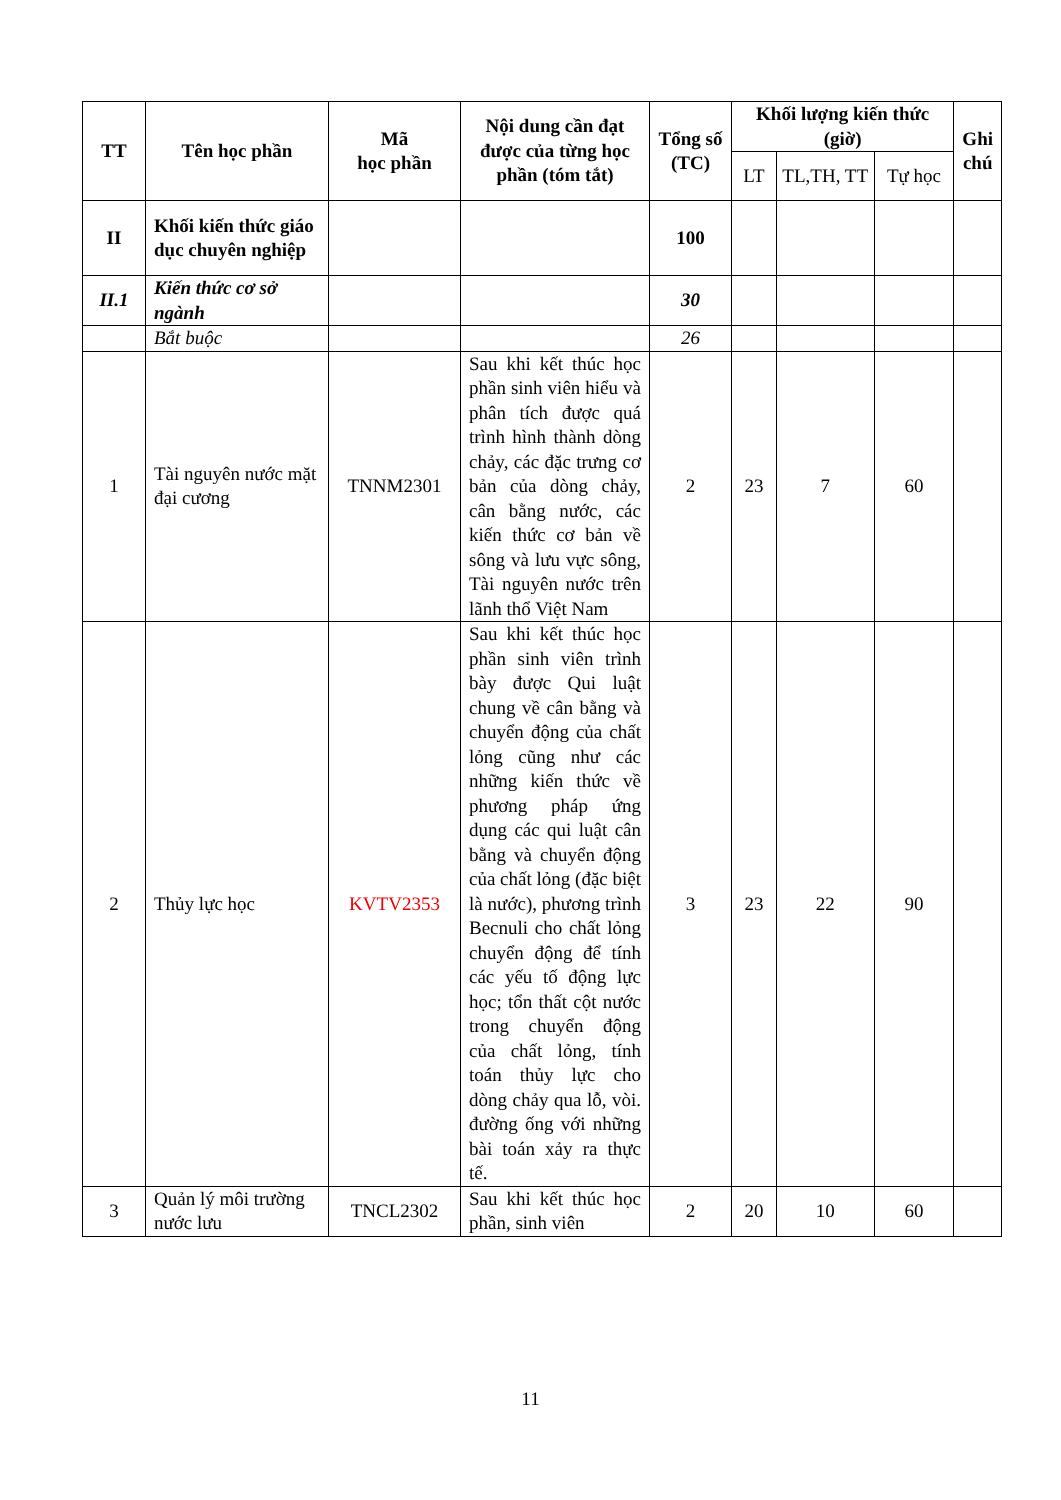| TT | Tên học phần | Mã học phần | Nội dung cần đạt được của từng học phần (tóm tắt) | Tổng số (TC) | Khối lượng kiến thức (giờ) | | | Ghi chú |
| --- | --- | --- | --- | --- | --- | --- | --- | --- |
| | | | | | LT | TL,TH, TT | Tự học | |
| II | Khối kiến thức giáo dục chuyên nghiệp | | | 100 | | | | |
| II.1 | Kiến thức cơ sở ngành | | | 30 | | | | |
| | Bắt buộc | | | 26 | | | | |
| 1 | Tài nguyên nước mặt đại cương | TNNM2301 | Sau khi kết thúc học phần sinh viên hiểu và phân tích được quá trình hình thành dòng chảy, các đặc trưng cơ bản của dòng chảy, cân bằng nước, các kiến thức cơ bản về sông và lưu vực sông, Tài nguyên nước trên lãnh thổ Việt Nam | 2 | 23 | 7 | 60 | |
| 2 | Thủy lực học | KVTV2353 | Sau khi kết thúc học phần sinh viên trình bày được Qui luật chung về cân bằng và chuyển động của chất lỏng cũng như các những kiến thức về phương pháp ứng dụng các qui luật cân bằng và chuyển động của chất lỏng (đặc biệt là nước), phương trình Becnuli cho chất lỏng chuyển động để tính các yếu tố động lực học; tổn thất cột nước trong chuyển động của chất lỏng, tính toán thủy lực cho dòng chảy qua lỗ, vòi. đường ống với những bài toán xảy ra thực tế. | 3 | 23 | 22 | 90 | |
| 3 | Quản lý môi trường nước lưu | TNCL2302 | Sau khi kết thúc học phần, sinh viên | 2 | 20 | 10 | 60 | |
11